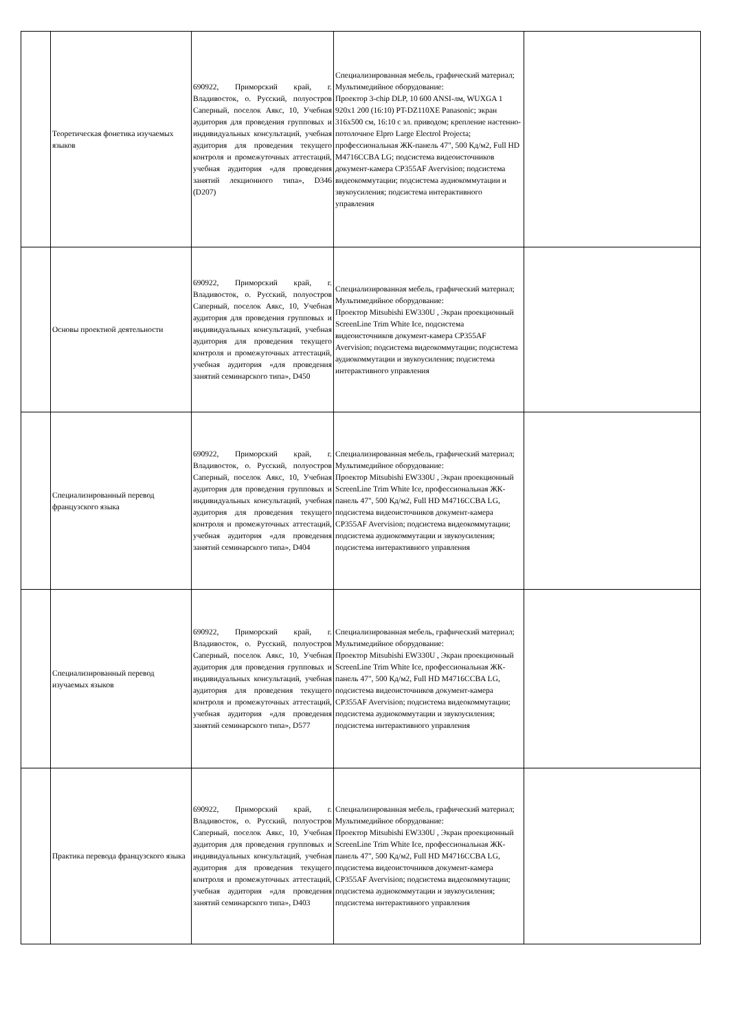| | Теоретическая фонетика изучаемых языков | 690922, Приморский край, г. Владивосток, о. Русский, полуостров Саперный, поселок Аякс, 10, Учебная аудитория для проведения групповых и индивидуальных консультаций, учебная аудитория для проведения текущего контроля и промежуточных аттестаций, учебная аудитория «для проведения занятий лекционного типа», D346 (D207) | Специализированная мебель, графический материал; Мультимедийное оборудование: Проектор 3-chip DLP, 10 600 ANSI-лм, WUXGA 1 920x1 200 (16:10) PT-DZ110XE Panasonic; экран 316x500 см, 16:10 с эл. приводом; крепление настенно-потолочное Elpro Large Electrol Projecta; профессиональная ЖК-панель 47", 500 Кд/м2, Full HD M4716CCBA LG; подсистема видеоисточников документ-камера CP355AF Avervision; подсистема видеокоммутации; подсистема аудиокоммутации и звукоусиления; подсистема интерактивного управления | |
| | Основы проектной деятельности | 690922, Приморский край, г. Владивосток, о. Русский, полуостров Саперный, поселок Аякс, 10, Учебная аудитория для проведения групповых и индивидуальных консультаций, учебная аудитория для проведения текущего контроля и промежуточных аттестаций, учебная аудитория «для проведения занятий семинарского типа», D450 | Специализированная мебель, графический материал; Мультимедийное оборудование: Проектор Mitsubishi EW330U , Экран проекционный ScreenLine Trim White Ice, подсистема видеоисточников документ-камера CP355AF Avervision; подсистема видеокоммутации; подсистема аудиокоммутации и звукоусиления; подсистема интерактивного управления | |
| | Специализированный перевод французского языка | 690922, Приморский край, г. Владивосток, о. Русский, полуостров Саперный, поселок Аякс, 10, Учебная аудитория для проведения групповых и индивидуальных консультаций, учебная аудитория для проведения текущего контроля и промежуточных аттестаций, учебная аудитория «для проведения занятий семинарского типа», D404 | Специализированная мебель, графический материал; Мультимедийное оборудование: Проектор Mitsubishi EW330U , Экран проекционный ScreenLine Trim White Ice, профессиональная ЖК-панель 47", 500 Кд/м2, Full HD M4716CCBA LG, подсистема видеоисточников документ-камера CP355AF Avervision; подсистема видеокоммутации; подсистема аудиокоммутации и звукоусиления; подсистема интерактивного управления | |
| | Специализированный перевод изучаемых языков | 690922, Приморский край, г. Владивосток, о. Русский, полуостров Саперный, поселок Аякс, 10, Учебная аудитория для проведения групповых и индивидуальных консультаций, учебная аудитория для проведения текущего контроля и промежуточных аттестаций, учебная аудитория «для проведения занятий семинарского типа», D577 | Специализированная мебель, графический материал; Мультимедийное оборудование: Проектор Mitsubishi EW330U , Экран проекционный ScreenLine Trim White Ice, профессиональная ЖК-панель 47", 500 Кд/м2, Full HD M4716CCBA LG, подсистема видеоисточников документ-камера CP355AF Avervision; подсистема видеокоммутации; подсистема аудиокоммутации и звукоусиления; подсистема интерактивного управления | |
| | Практика перевода французского языка | 690922, Приморский край, г. Владивосток, о. Русский, полуостров Саперный, поселок Аякс, 10, Учебная аудитория для проведения групповых и индивидуальных консультаций, учебная аудитория для проведения текущего контроля и промежуточных аттестаций, учебная аудитория «для проведения занятий семинарского типа», D403 | Специализированная мебель, графический материал; Мультимедийное оборудование: Проектор Mitsubishi EW330U , Экран проекционный ScreenLine Trim White Ice, профессиональная ЖК-панель 47", 500 Кд/м2, Full HD M4716CCBA LG, подсистема видеоисточников документ-камера CP355AF Avervision; подсистема видеокоммутации; подсистема аудиокоммутации и звукоусиления; подсистема интерактивного управления | |